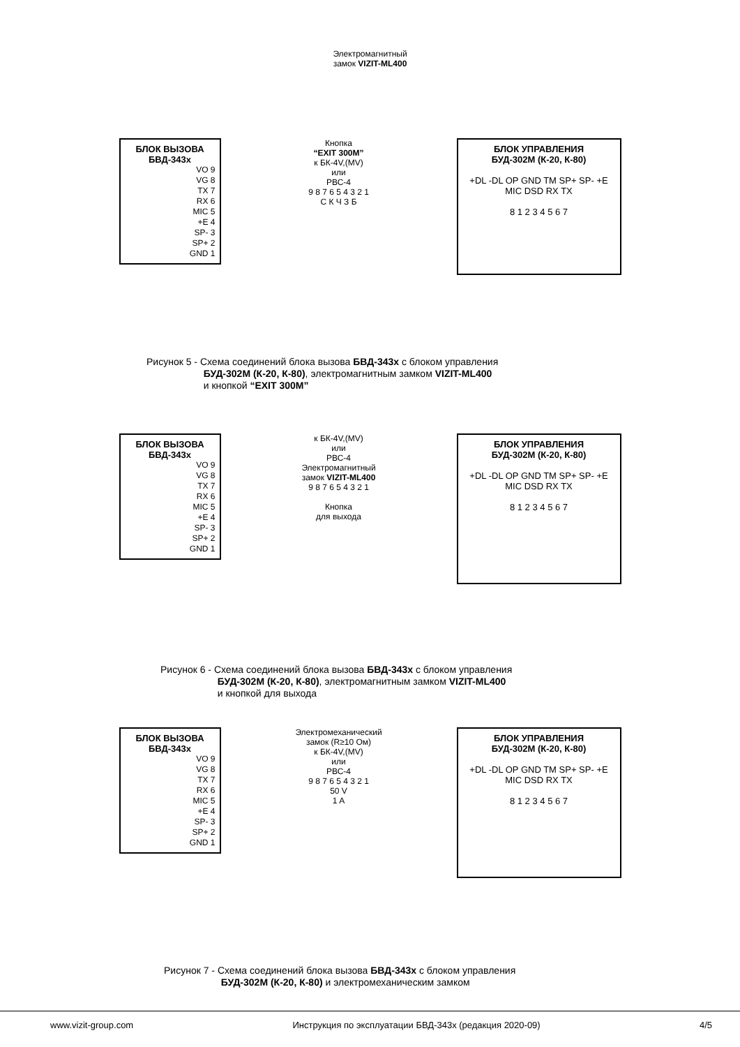Электромагнитный
замок VIZIT-ML400
БЛОК ВЫЗОВА
БВД-343х
VO 9
VG 8
TX 7
RX 6
MIC 5
+E 4
SP- 3
SP+ 2
GND 1
Кнопка
“EXIT 300M”
к БК-4V,(MV)
или
РВС-4
9 8 7 6 5 4 3 2 1
С К Ч З Б
БЛОК УПРАВЛЕНИЯ
БУД-302М (К-20, К-80)
+DL -DL OP GND TM SP+ SP- +E MIC DSD RX TX
8 1 2 3 4 5 6 7
Рисунок 5 - Схема соединений блока вызова БВД-343х с блоком управления
БУД-302М (К-20, К-80), электромагнитным замком VIZIT-ML400
и кнопкой “EXIT 300M”
БЛОК ВЫЗОВА
БВД-343х
VO 9
VG 8
TX 7
RX 6
MIC 5
+E 4
SP- 3
SP+ 2
GND 1
к БК-4V,(MV)
или
РВС-4
Электромагнитный
замок VIZIT-ML400
9 8 7 6 5 4 3 2 1
Кнопка
для выхода
БЛОК УПРАВЛЕНИЯ
БУД-302М (К-20, К-80)
+DL -DL OP GND TM SP+ SP- +E MIC DSD RX TX
8 1 2 3 4 5 6 7
Рисунок 6 - Схема соединений блока вызова БВД-343х с блоком управления
БУД-302М (К-20, К-80), электромагнитным замком VIZIT-ML400
и кнопкой для выхода
БЛОК ВЫЗОВА
БВД-343х
VO 9
VG 8
TX 7
RX 6
MIC 5
+E 4
SP- 3
SP+ 2
GND 1
Электромеханический
замок (R≥10 Ом)
к БК-4V,(MV)
или
РВС-4
9 8 7 6 5 4 3 2 1
50 V
1 A
БЛОК УПРАВЛЕНИЯ
БУД-302М (К-20, К-80)
+DL -DL OP GND TM SP+ SP- +E MIC DSD RX TX
8 1 2 3 4 5 6 7
Рисунок 7 - Схема соединений блока вызова БВД-343х с блоком управления
БУД-302М (К-20, К-80) и электромеханическим замком
www.vizit-group.com Инструкция по эксплуатации БВД-343х (редакция 2020-09) 4/5